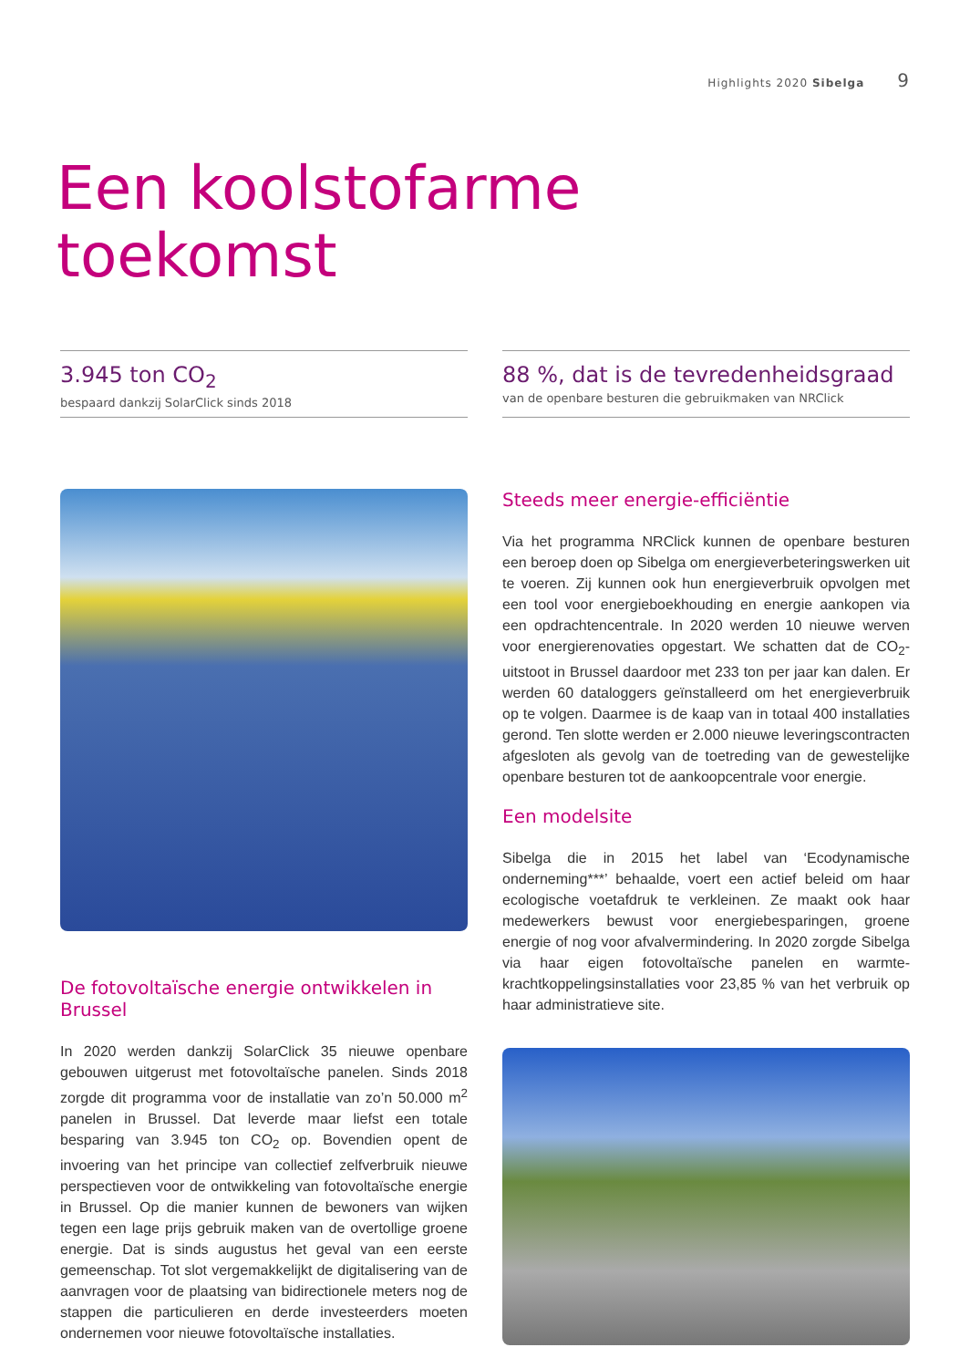Highlights 2020 Sibelga 9
Een koolstofarme
toekomst
3.945 ton CO<sub>2</sub>
bespaard dankzij SolarClick sinds 2018
88 %, dat is de tevredenheidsgraad
van de openbare besturen die gebruikmaken van NRClick
De fotovoltaïsche energie ontwikkelen in Brussel
In 2020 werden dankzij SolarClick 35 nieuwe openbare gebouwen uitgerust met fotovoltaïsche panelen. Sinds 2018 zorgde dit programma voor de installatie van zo’n 50.000 m<sup>2</sup> panelen in Brussel. Dat leverde maar liefst een totale besparing van 3.945 ton CO<sub>2</sub> op. Bovendien opent de invoering van het principe van collectief zelfverbruik nieuwe perspectieven voor de ontwikkeling van fotovoltaïsche energie in Brussel. Op die manier kunnen de bewoners van wijken tegen een lage prijs gebruik maken van de overtollige groene energie. Dat is sinds augustus het geval van een eerste gemeenschap. Tot slot vergemakkelijkt de digitalisering van de aanvragen voor de plaatsing van bidirectionele meters nog de stappen die particulieren en derde investeerders moeten ondernemen voor nieuwe fotovoltaïsche installaties.
Steeds meer energie-efficiëntie
Via het programma NRClick kunnen de openbare besturen een beroep doen op Sibelga om energieverbeteringswerken uit te voeren. Zij kunnen ook hun energieverbruik opvolgen met een tool voor energieboekhouding en energie aankopen via een opdrachtencentrale. In 2020 werden 10 nieuwe werven voor energierenovaties opgestart. We schatten dat de CO<sub>2</sub>-uitstoot in Brussel daardoor met 233 ton per jaar kan dalen. Er werden 60 dataloggers geïnstalleerd om het energieverbruik op te volgen. Daarmee is de kaap van in totaal 400 installaties gerond. Ten slotte werden er 2.000 nieuwe leveringscontracten afgesloten als gevolg van de toetreding van de gewestelijke openbare besturen tot de aankoopcentrale voor energie.
Een modelsite
Sibelga die in 2015 het label van ‘Ecodynamische onderneming***’ behaalde, voert een actief beleid om haar ecologische voetafdruk te verkleinen. Ze maakt ook haar medewerkers bewust voor energiebesparingen, groene energie of nog voor afvalvermindering. In 2020 zorgde Sibelga via haar eigen fotovoltaïsche panelen en warmte-krachtkoppelingsinstallaties voor 23,85 % van het verbruik op haar administratieve site.